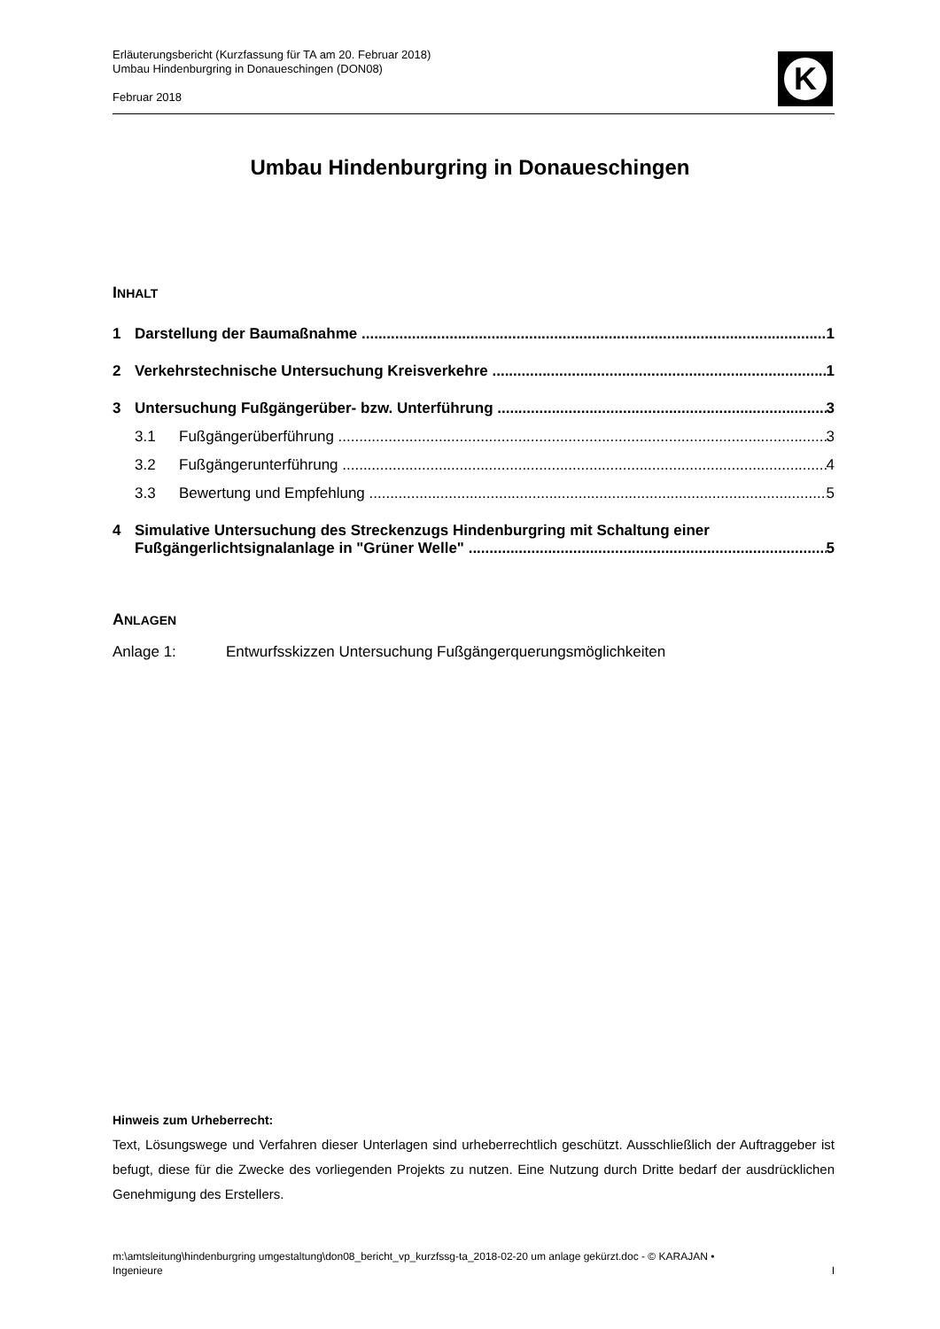Erläuterungsbericht (Kurzfassung für TA am 20. Februar 2018)
Umbau Hindenburgring in Donaueschingen (DON08)
Februar 2018
K
Umbau Hindenburgring in Donaueschingen
INHALT
1 Darstellung der Baumaßnahme 1
2 Verkehrstechnische Untersuchung Kreisverkehre 1
3 Untersuchung Fußgängerüber- bzw. Unterführung 3
3.1 Fußgängerüberführung 3
3.2 Fußgängerunterführung 4
3.3 Bewertung und Empfehlung 5
4 Simulative Untersuchung des Streckenzugs Hindenburgring mit Schaltung einer
Fußgängerlichtsignalanlage in "Grüner Welle" 5
ANLAGEN
Anlage 1: Entwurfsskizzen Untersuchung Fußgängerquerungsmöglichkeiten
Hinweis zum Urheberrecht:
Text, Lösungswege und Verfahren dieser Unterlagen sind urheberrechtlich geschützt. Ausschließlich der Auftraggeber ist befugt, diese für die Zwecke des vorliegenden Projekts zu nutzen. Eine Nutzung durch Dritte bedarf der ausdrücklichen Genehmigung des Erstellers.
m:\amtsleitung\hindenburgring umgestaltung\don08_bericht_vp_kurzfssg-ta_2018-02-20 um anlage gekürzt.doc - © KARAJAN •
Ingenieure I